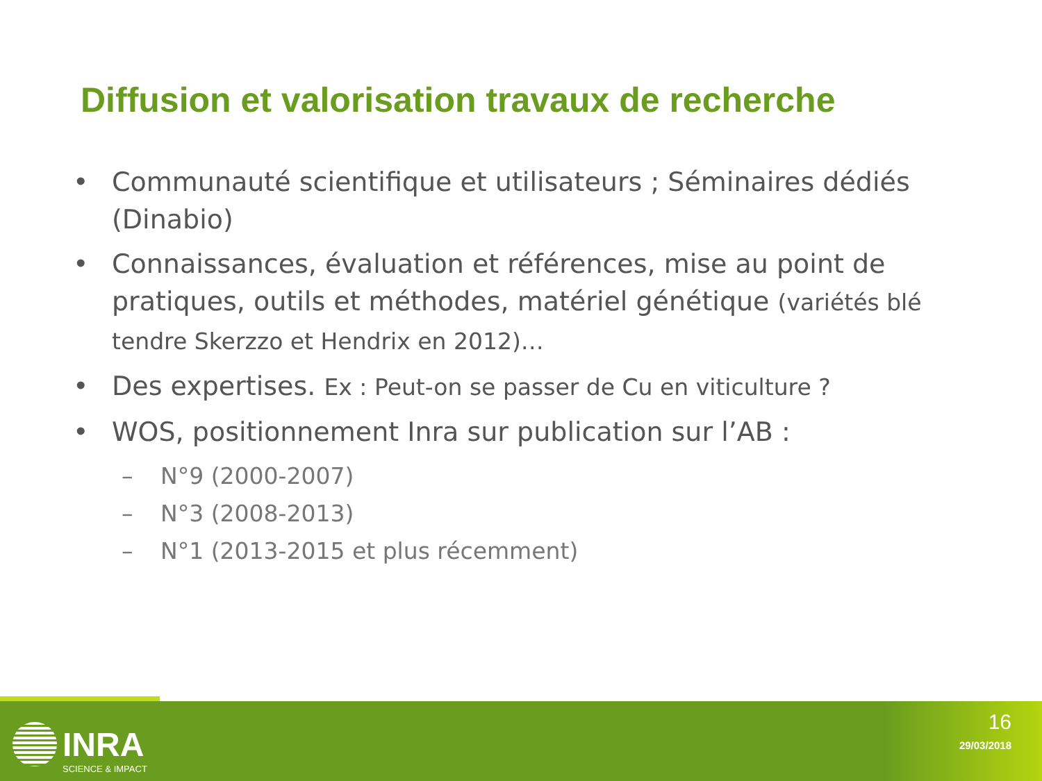Diffusion et valorisation travaux de recherche
• Communauté scientifique et utilisateurs ; Séminaires dédiés (Dinabio)
• Connaissances, évaluation et références, mise au point de pratiques, outils et méthodes, matériel génétique (variétés blé tendre Skerzzo et Hendrix en 2012)…
• Des expertises. Ex : Peut-on se passer de Cu en viticulture ?
• WOS, positionnement Inra sur publication sur l’AB :
– N°9 (2000-2007)
– N°3 (2008-2013)
– N°1 (2013-2015 et plus récemment)
INRA
SCIENCE & IMPACT
16
29/03/2018